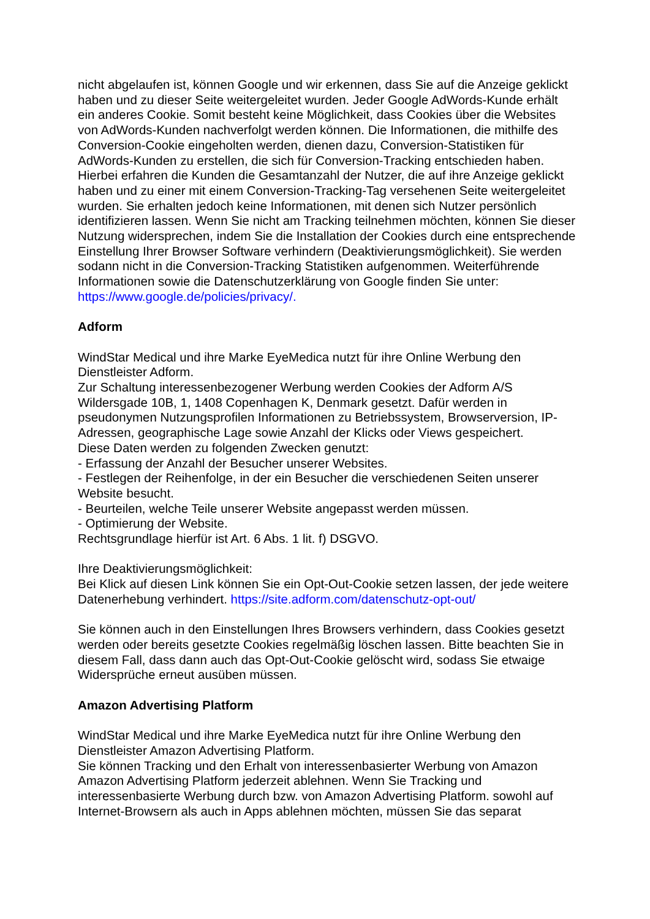nicht abgelaufen ist, können Google und wir erkennen, dass Sie auf die Anzeige geklickt haben und zu dieser Seite weitergeleitet wurden. Jeder Google AdWords-Kunde erhält ein anderes Cookie. Somit besteht keine Möglichkeit, dass Cookies über die Websites von AdWords-Kunden nachverfolgt werden können. Die Informationen, die mithilfe des Conversion-Cookie eingeholten werden, dienen dazu, Conversion-Statistiken für AdWords-Kunden zu erstellen, die sich für Conversion-Tracking entschieden haben. Hierbei erfahren die Kunden die Gesamtanzahl der Nutzer, die auf ihre Anzeige geklickt haben und zu einer mit einem Conversion-Tracking-Tag versehenen Seite weitergeleitet wurden. Sie erhalten jedoch keine Informationen, mit denen sich Nutzer persönlich identifizieren lassen. Wenn Sie nicht am Tracking teilnehmen möchten, können Sie dieser Nutzung widersprechen, indem Sie die Installation der Cookies durch eine entsprechende Einstellung Ihrer Browser Software verhindern (Deaktivierungsmöglichkeit). Sie werden sodann nicht in die Conversion-Tracking Statistiken aufgenommen. Weiterführende Informationen sowie die Datenschutzerklärung von Google finden Sie unter:
https://www.google.de/policies/privacy/.
Adform
WindStar Medical und ihre Marke EyeMedica nutzt für ihre Online Werbung den Dienstleister Adform.
Zur Schaltung interessenbezogener Werbung werden Cookies der Adform A/S Wildersgade 10B, 1, 1408 Copenhagen K, Denmark gesetzt. Dafür werden in pseudonymen Nutzungsprofilen Informationen zu Betriebssystem, Browserversion, IP-Adressen, geographische Lage sowie Anzahl der Klicks oder Views gespeichert.
Diese Daten werden zu folgenden Zwecken genutzt:
- Erfassung der Anzahl der Besucher unserer Websites.
- Festlegen der Reihenfolge, in der ein Besucher die verschiedenen Seiten unserer Website besucht.
- Beurteilen, welche Teile unserer Website angepasst werden müssen.
- Optimierung der Website.
Rechtsgrundlage hierfür ist Art. 6 Abs. 1 lit. f) DSGVO.
Ihre Deaktivierungsmöglichkeit:
Bei Klick auf diesen Link können Sie ein Opt-Out-Cookie setzen lassen, der jede weitere Datenerhebung verhindert. https://site.adform.com/datenschutz-opt-out/
Sie können auch in den Einstellungen Ihres Browsers verhindern, dass Cookies gesetzt werden oder bereits gesetzte Cookies regelmäßig löschen lassen. Bitte beachten Sie in diesem Fall, dass dann auch das Opt-Out-Cookie gelöscht wird, sodass Sie etwaige Widersprüche erneut ausüben müssen.
Amazon Advertising Platform
WindStar Medical und ihre Marke EyeMedica nutzt für ihre Online Werbung den Dienstleister Amazon Advertising Platform.
Sie können Tracking und den Erhalt von interessenbasierter Werbung von Amazon Amazon Advertising Platform jederzeit ablehnen. Wenn Sie Tracking und interessenbasierte Werbung durch bzw. von Amazon Advertising Platform. sowohl auf Internet-Browsern als auch in Apps ablehnen möchten, müssen Sie das separat